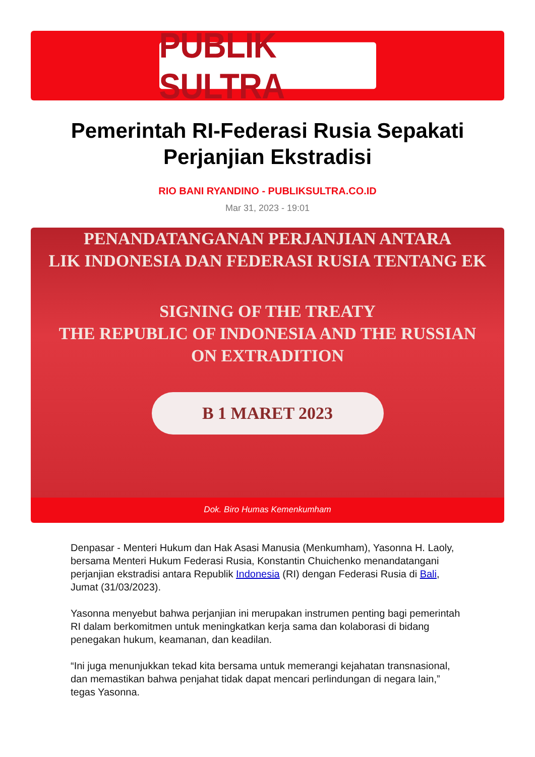PUBLIK SULTRA
Pemerintah RI-Federasi Rusia Sepakati Perjanjian Ekstradisi
RIO BANI RYANDINO - PUBLIKSULTRA.CO.ID
Mar 31, 2023 - 19:01
PENANDATANGANAN PERJANJIAN ANTARA
LIK INDONESIA DAN FEDERASI RUSIA TENTANG EK
SIGNING OF THE TREATY
THE REPUBLIC OF INDONESIA AND THE RUSSIAN
ON EXTRADITION
B 1 MARET 2023
Dok. Biro Humas Kemenkumham
Denpasar - Menteri Hukum dan Hak Asasi Manusia (Menkumham), Yasonna H. Laoly, bersama Menteri Hukum Federasi Rusia, Konstantin Chuichenko menandatangani perjanjian ekstradisi antara Republik Indonesia (RI) dengan Federasi Rusia di Bali, Jumat (31/03/2023).
Yasonna menyebut bahwa perjanjian ini merupakan instrumen penting bagi pemerintah RI dalam berkomitmen untuk meningkatkan kerja sama dan kolaborasi di bidang penegakan hukum, keamanan, dan keadilan.
“Ini juga menunjukkan tekad kita bersama untuk memerangi kejahatan transnasional, dan memastikan bahwa penjahat tidak dapat mencari perlindungan di negara lain,” tegas Yasonna.